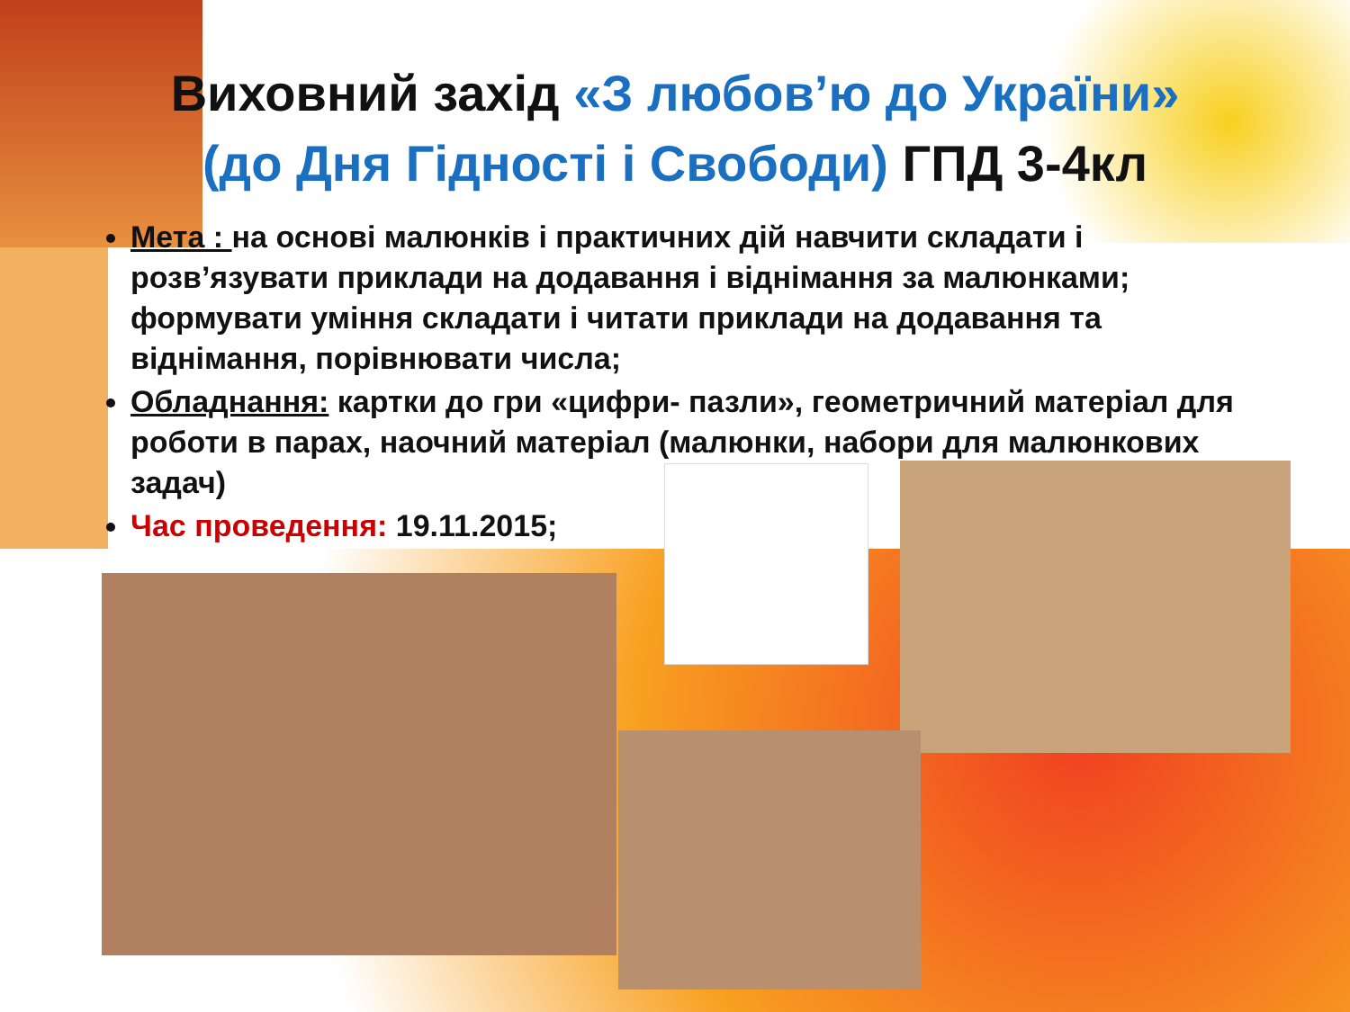Виховний захід «З любов’ю до України»
(до Дня Гідності і Свободи) ГПД 3-4кл
Мета : на основі малюнків і практичних дій навчити складати і розв’язувати приклади на додавання і віднімання за малюнками; формувати уміння складати і читати приклади на додавання та віднімання, порівнювати числа;
Обладнання: картки до гри «цифри- пазли», геометричний матеріал для роботи в парах, наочний матеріал (малюнки, набори для малюнкових задач)
Час проведення: 19.11.2015;